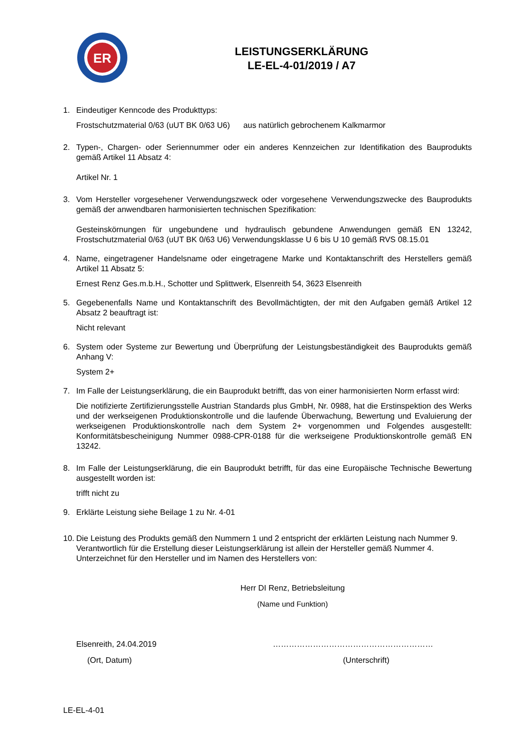ER
LEISTUNGSERKLÄRUNG
LE-EL-4-01/2019 / A7
1. Eindeutiger Kenncode des Produkttyps:
Frostschutzmaterial 0/63 (uUT BK 0/63 U6) aus natürlich gebrochenem Kalkmarmor
2. Typen-, Chargen- oder Seriennummer oder ein anderes Kennzeichen zur Identifikation des Bauprodukts gemäß Artikel 11 Absatz 4:
Artikel Nr. 1
3. Vom Hersteller vorgesehener Verwendungszweck oder vorgesehene Verwendungszwecke des Bauprodukts gemäß der anwendbaren harmonisierten technischen Spezifikation:
Gesteinskörnungen für ungebundene und hydraulisch gebundene Anwendungen gemäß EN 13242, Frostschutzmaterial 0/63 (uUT BK 0/63 U6) Verwendungsklasse U 6 bis U 10 gemäß RVS 08.15.01
4. Name, eingetragener Handelsname oder eingetragene Marke und Kontaktanschrift des Herstellers gemäß Artikel 11 Absatz 5:
Ernest Renz Ges.m.b.H., Schotter und Splittwerk, Elsenreith 54, 3623 Elsenreith
5. Gegebenenfalls Name und Kontaktanschrift des Bevollmächtigten, der mit den Aufgaben gemäß Artikel 12 Absatz 2 beauftragt ist:
Nicht relevant
6. System oder Systeme zur Bewertung und Überprüfung der Leistungsbeständigkeit des Bauprodukts gemäß Anhang V:
System 2+
7. Im Falle der Leistungserklärung, die ein Bauprodukt betrifft, das von einer harmonisierten Norm erfasst wird:
Die notifizierte Zertifizierungsstelle Austrian Standards plus GmbH, Nr. 0988, hat die Erstinspektion des Werks und der werkseigenen Produktionskontrolle und die laufende Überwachung, Bewertung und Evaluierung der werkseigenen Produktionskontrolle nach dem System 2+ vorgenommen und Folgendes ausgestellt: Konformitätsbescheinigung Nummer 0988-CPR-0188 für die werkseigene Produktionskontrolle gemäß EN 13242.
8. Im Falle der Leistungserklärung, die ein Bauprodukt betrifft, für das eine Europäische Technische Bewertung ausgestellt worden ist:
trifft nicht zu
9. Erklärte Leistung siehe Beilage 1 zu Nr. 4-01
10.
Die Leistung des Produkts gemäß den Nummern 1 und 2 entspricht der erklärten Leistung nach Nummer 9.
Verantwortlich für die Erstellung dieser Leistungserklärung ist allein der Hersteller gemäß Nummer 4.
Unterzeichnet für den Hersteller und im Namen des Herstellers von:
Herr DI Renz, Betriebsleitung
(Name und Funktion)
Elsenreith, 24.04.2019 ……………………………………………………
(Ort, Datum) (Unterschrift)
LE-EL-4-01